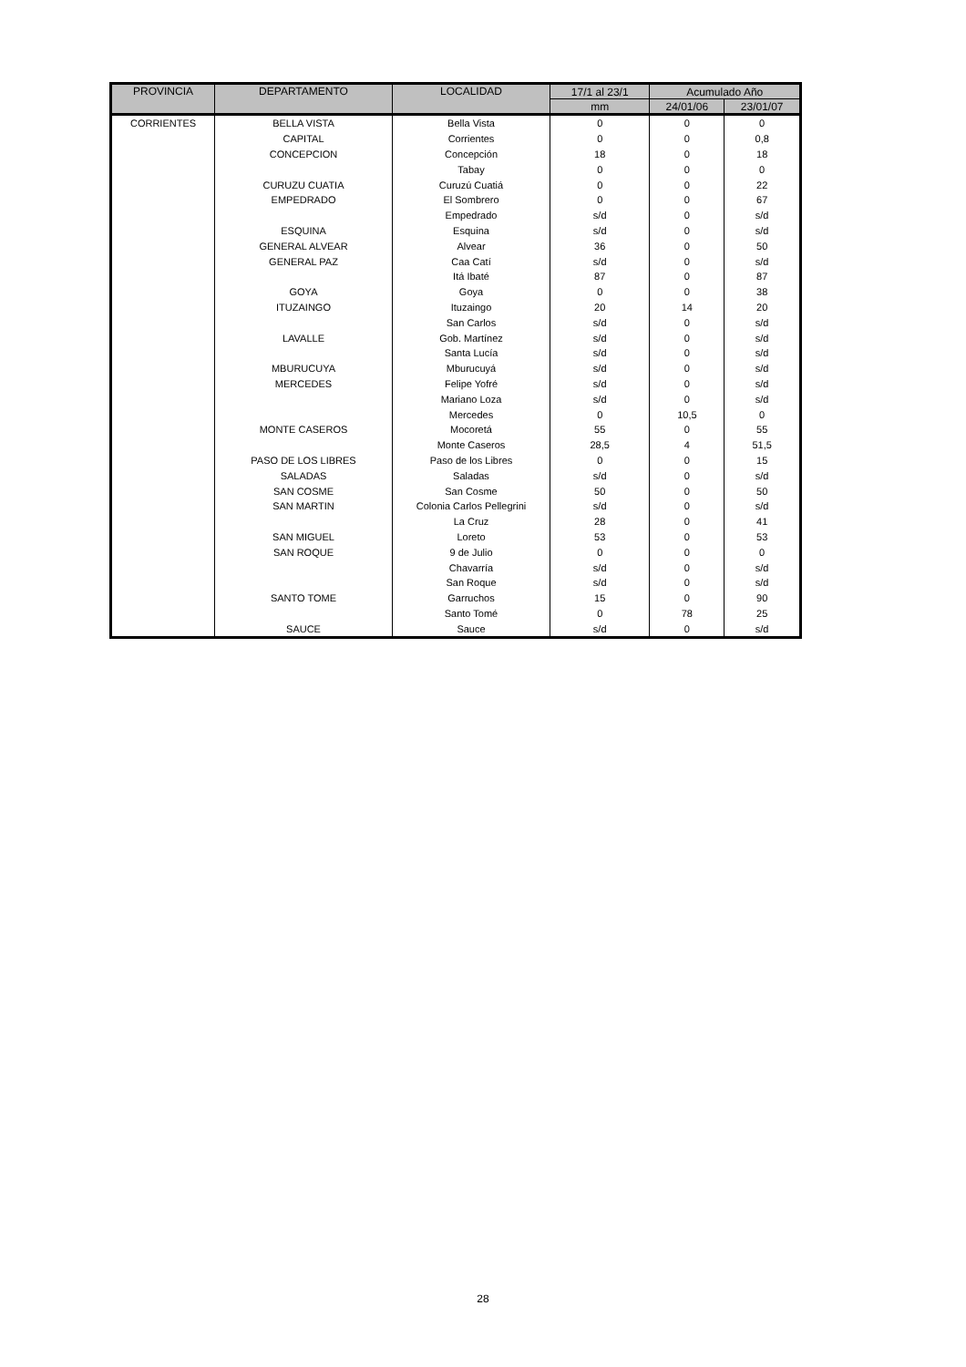| PROVINCIA | DEPARTAMENTO | LOCALIDAD | 17/1 al 23/1 | Acumulado Año | |
| --- | --- | --- | --- | --- | --- |
| | | | mm | 24/01/06 | 23/01/07 |
| CORRIENTES | BELLA VISTA | Bella Vista | 0 | 0 | 0 |
| | CAPITAL | Corrientes | 0 | 0 | 0,8 |
| | CONCEPCION | Concepción | 18 | 0 | 18 |
| | | Tabay | 0 | 0 | 0 |
| | CURUZU CUATIA | Curuzú Cuatiá | 0 | 0 | 22 |
| | EMPEDRADO | El Sombrero | 0 | 0 | 67 |
| | | Empedrado | s/d | 0 | s/d |
| | ESQUINA | Esquina | s/d | 0 | s/d |
| | GENERAL ALVEAR | Alvear | 36 | 0 | 50 |
| | GENERAL PAZ | Caa Catí | s/d | 0 | s/d |
| | | Itá Ibaté | 87 | 0 | 87 |
| | GOYA | Goya | 0 | 0 | 38 |
| | ITUZAINGO | Ituzaingo | 20 | 14 | 20 |
| | | San Carlos | s/d | 0 | s/d |
| | LAVALLE | Gob. Martínez | s/d | 0 | s/d |
| | | Santa Lucía | s/d | 0 | s/d |
| | MBURUCUYA | Mburucuyá | s/d | 0 | s/d |
| | MERCEDES | Felipe Yofré | s/d | 0 | s/d |
| | | Mariano Loza | s/d | 0 | s/d |
| | | Mercedes | 0 | 10,5 | 0 |
| | MONTE CASEROS | Mocoretá | 55 | 0 | 55 |
| | | Monte Caseros | 28,5 | 4 | 51,5 |
| | PASO DE LOS LIBRES | Paso de los Libres | 0 | 0 | 15 |
| | SALADAS | Saladas | s/d | 0 | s/d |
| | SAN COSME | San Cosme | 50 | 0 | 50 |
| | SAN MARTIN | Colonia Carlos Pellegrini | s/d | 0 | s/d |
| | | La Cruz | 28 | 0 | 41 |
| | SAN MIGUEL | Loreto | 53 | 0 | 53 |
| | SAN ROQUE | 9 de Julio | 0 | 0 | 0 |
| | | Chavarría | s/d | 0 | s/d |
| | | San Roque | s/d | 0 | s/d |
| | SANTO TOME | Garruchos | 15 | 0 | 90 |
| | | Santo Tomé | 0 | 78 | 25 |
| | SAUCE | Sauce | s/d | 0 | s/d |
28